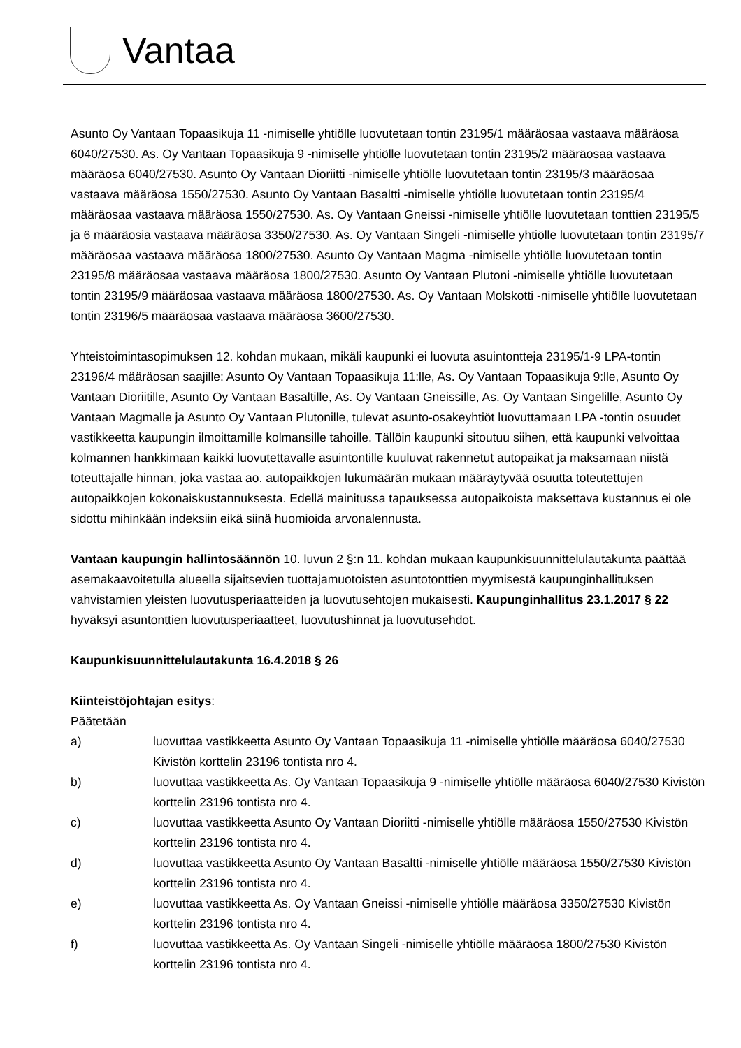Vantaa
Asunto Oy Vantaan Topaasikuja 11 -nimiselle yhtiölle luovutetaan tontin 23195/1 määräosaa vastaava määräosa 6040/27530. As. Oy Vantaan Topaasikuja 9 -nimiselle yhtiölle luovutetaan tontin 23195/2 määräosaa vastaava määräosa 6040/27530. Asunto Oy Vantaan Dioriitti -nimiselle yhtiölle luovutetaan tontin 23195/3 määräosaa vastaava määräosa 1550/27530. Asunto Oy Vantaan Basaltti -nimiselle yhtiölle luovutetaan tontin 23195/4 määräosaa vastaava määräosa 1550/27530. As. Oy Vantaan Gneissi -nimiselle yhtiölle luovutetaan tonttien 23195/5 ja 6 määräosia vastaava määräosa 3350/27530. As. Oy Vantaan Singeli -nimiselle yhtiölle luovutetaan tontin 23195/7 määräosaa vastaava määräosa 1800/27530. Asunto Oy Vantaan Magma -nimiselle yhtiölle luovutetaan tontin 23195/8 määräosaa vastaava määräosa 1800/27530. Asunto Oy Vantaan Plutoni -nimiselle yhtiölle luovutetaan tontin 23195/9 määräosaa vastaava määräosa 1800/27530. As. Oy Vantaan Molskotti -nimiselle yhtiölle luovutetaan tontin 23196/5 määräosaa vastaava määräosa 3600/27530.
Yhteistoimintasopimuksen 12. kohdan mukaan, mikäli kaupunki ei luovuta asuintontteja 23195/1-9 LPA-tontin 23196/4 määräosan saajille: Asunto Oy Vantaan Topaasikuja 11:lle, As. Oy Vantaan Topaasikuja 9:lle, Asunto Oy Vantaan Dioriitille, Asunto Oy Vantaan Basaltille, As. Oy Vantaan Gneissille, As. Oy Vantaan Singelille, Asunto Oy Vantaan Magmalle ja Asunto Oy Vantaan Plutonille, tulevat asunto-osakeyhtiöt luovuttamaan LPA -tontin osuudet vastikkeetta kaupungin ilmoittamille kolmansille tahoille. Tällöin kaupunki sitoutuu siihen, että kaupunki velvoittaa kolmannen hankkimaan kaikki luovutettavalle asuintontille kuuluvat rakennetut autopaikat ja maksamaan niistä toteuttajalle hinnan, joka vastaa ao. autopaikkojen lukumäärän mukaan määräytyvää osuutta toteutettujen autopaikkojen kokonaiskustannuksesta. Edellä mainitussa tapauksessa autopaikoista maksettava kustannus ei ole sidottu mihinkään indeksiin eikä siinä huomioida arvonalennusta.
Vantaan kaupungin hallintosäännön 10. luvun 2 §:n 11. kohdan mukaan kaupunkisuunnittelulautakunta päättää asemakaavoitetulla alueella sijaitsevien tuottajamuotoisten asuntotonttien myymisestä kaupunginhallituksen vahvistamien yleisten luovutusperiaatteiden ja luovutusehtojen mukaisesti. Kaupunginhallitus 23.1.2017 § 22 hyväksyi asuntonttien luovutusperiaatteet, luovutushinnat ja luovutusehdot.
Kaupunkisuunnittelulautakunta 16.4.2018 § 26
Kiinteistöjohtajan esitys:
Päätetään
a) luovuttaa vastikkeetta Asunto Oy Vantaan Topaasikuja 11 -nimiselle yhtiölle määräosa 6040/27530 Kivistön korttelin 23196 tontista nro 4.
b) luovuttaa vastikkeetta As. Oy Vantaan Topaasikuja 9 -nimiselle yhtiölle määräosa 6040/27530 Kivistön korttelin 23196 tontista nro 4.
c) luovuttaa vastikkeetta Asunto Oy Vantaan Dioriitti -nimiselle yhtiölle määräosa 1550/27530 Kivistön korttelin 23196 tontista nro 4.
d) luovuttaa vastikkeetta Asunto Oy Vantaan Basaltti -nimiselle yhtiölle määräosa 1550/27530 Kivistön korttelin 23196 tontista nro 4.
e) luovuttaa vastikkeetta As. Oy Vantaan Gneissi -nimiselle yhtiölle määräosa 3350/27530 Kivistön korttelin 23196 tontista nro 4.
f) luovuttaa vastikkeetta As. Oy Vantaan Singeli -nimiselle yhtiölle määräosa 1800/27530 Kivistön korttelin 23196 tontista nro 4.